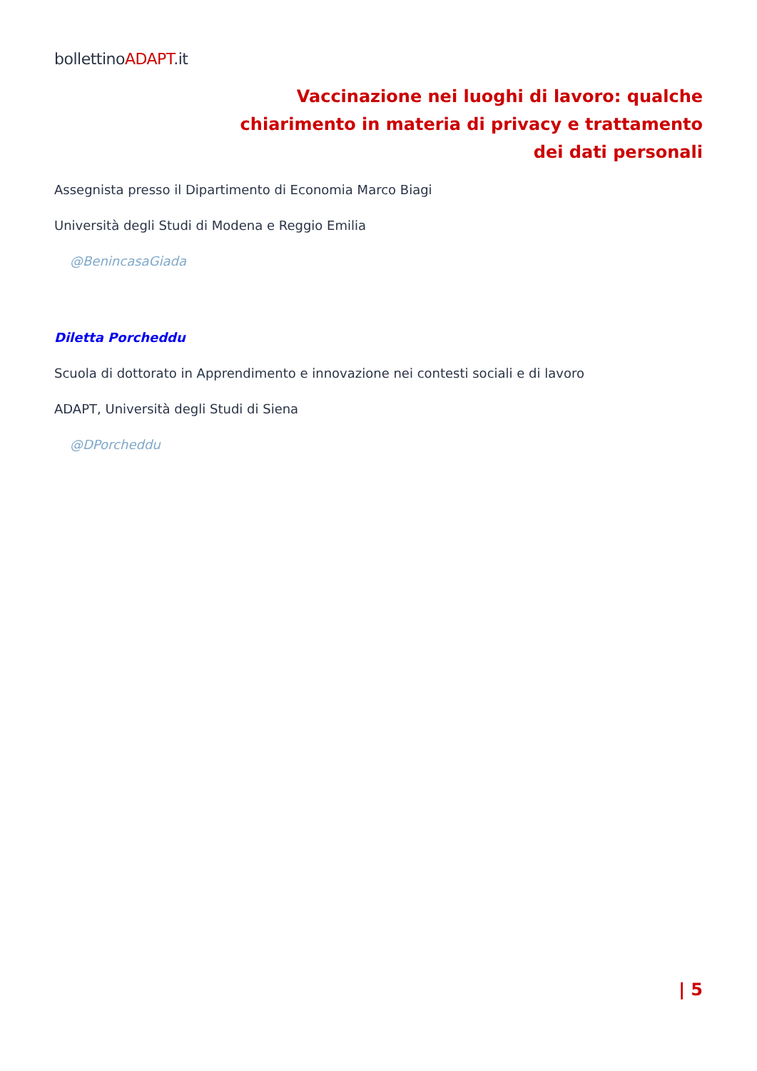bollettinoADAPT.it
Vaccinazione nei luoghi di lavoro: qualche chiarimento in materia di privacy e trattamento dei dati personali
Assegnista presso il Dipartimento di Economia Marco Biagi
Università degli Studi di Modena e Reggio Emilia
@BenincasaGiada
Diletta Porcheddu
Scuola di dottorato in Apprendimento e innovazione nei contesti sociali e di lavoro
ADAPT, Università degli Studi di Siena
@DPorcheddu
| 5